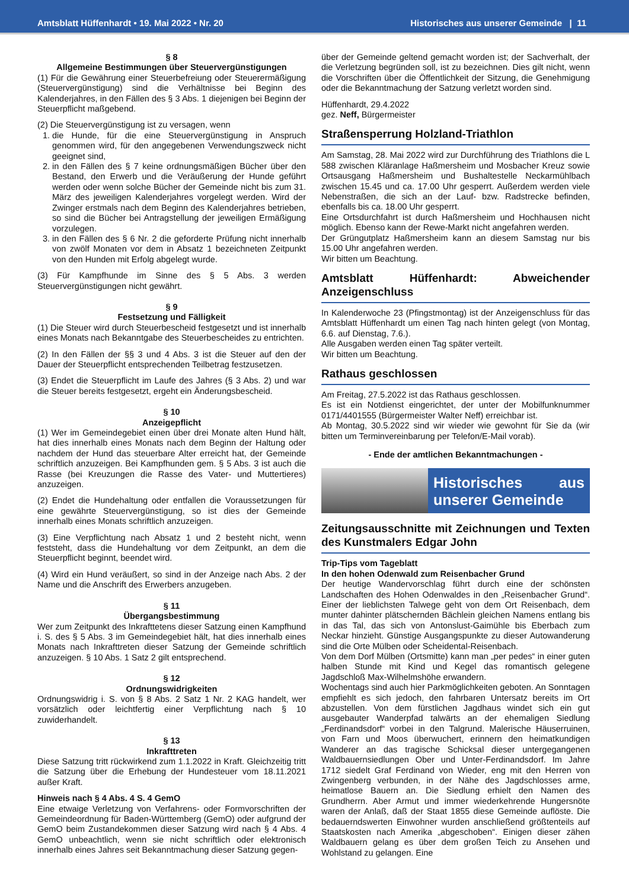Amtsblatt Hüffenhardt • 19. Mai 2022 • Nr. 20 Historisches aus unserer Gemeinde | 11
§ 8
Allgemeine Bestimmungen über Steuervergünstigungen
(1) Für die Gewährung einer Steuerbefreiung oder Steuerermäßigung (Steuervergünstigung) sind die Verhältnisse bei Beginn des Kalenderjahres, in den Fällen des § 3 Abs. 1 diejenigen bei Beginn der Steuerpflicht maßgebend.
(2) Die Steuervergünstigung ist zu versagen, wenn
1. die Hunde, für die eine Steuervergünstigung in Anspruch genommen wird, für den angegebenen Verwendungszweck nicht geeignet sind,
2. in den Fällen des § 7 keine ordnungsmäßigen Bücher über den Bestand, den Erwerb und die Veräußerung der Hunde geführt werden oder wenn solche Bücher der Gemeinde nicht bis zum 31. März des jeweiligen Kalenderjahres vorgelegt werden. Wird der Zwinger erstmals nach dem Beginn des Kalenderjahres betrieben, so sind die Bücher bei Antragstellung der jeweiligen Ermäßigung vorzulegen.
3. in den Fällen des § 6 Nr. 2 die geforderte Prüfung nicht innerhalb von zwölf Monaten vor dem in Absatz 1 bezeichneten Zeitpunkt von den Hunden mit Erfolg abgelegt wurde.
(3) Für Kampfhunde im Sinne des § 5 Abs. 3 werden Steuervergünstigungen nicht gewährt.
§ 9
Festsetzung und Fälligkeit
(1) Die Steuer wird durch Steuerbescheid festgesetzt und ist innerhalb eines Monats nach Bekanntgabe des Steuerbescheides zu entrichten.
(2) In den Fällen der §§ 3 und 4 Abs. 3 ist die Steuer auf den der Dauer der Steuerpflicht entsprechenden Teilbetrag festzusetzen.
(3) Endet die Steuerpflicht im Laufe des Jahres (§ 3 Abs. 2) und war die Steuer bereits festgesetzt, ergeht ein Änderungsbescheid.
§ 10
Anzeigepflicht
(1) Wer im Gemeindegebiet einen über drei Monate alten Hund hält, hat dies innerhalb eines Monats nach dem Beginn der Haltung oder nachdem der Hund das steuerbare Alter erreicht hat, der Gemeinde schriftlich anzuzeigen. Bei Kampfhunden gem. § 5 Abs. 3 ist auch die Rasse (bei Kreuzungen die Rasse des Vater- und Muttertieres) anzuzeigen.
(2) Endet die Hundehaltung oder entfallen die Voraussetzungen für eine gewährte Steuervergünstigung, so ist dies der Gemeinde innerhalb eines Monats schriftlich anzuzeigen.
(3) Eine Verpflichtung nach Absatz 1 und 2 besteht nicht, wenn feststeht, dass die Hundehaltung vor dem Zeitpunkt, an dem die Steuerpflicht beginnt, beendet wird.
(4) Wird ein Hund veräußert, so sind in der Anzeige nach Abs. 2 der Name und die Anschrift des Erwerbers anzugeben.
§ 11
Übergangsbestimmung
Wer zum Zeitpunkt des Inkrafttetens dieser Satzung einen Kampfhund i. S. des § 5 Abs. 3 im Gemeindegebiet hält, hat dies innerhalb eines Monats nach Inkrafttreten dieser Satzung der Gemeinde schriftlich anzuzeigen. § 10 Abs. 1 Satz 2 gilt entsprechend.
§ 12
Ordnungswidrigkeiten
Ordnungswidrig i. S. von § 8 Abs. 2 Satz 1 Nr. 2 KAG handelt, wer vorsätzlich oder leichtfertig einer Verpflichtung nach § 10 zuwiderhandelt.
§ 13
Inkrafttreten
Diese Satzung tritt rückwirkend zum 1.1.2022 in Kraft. Gleichzeitig tritt die Satzung über die Erhebung der Hundesteuer vom 18.11.2021 außer Kraft.
Hinweis nach § 4 Abs. 4 S. 4 GemO
Eine etwaige Verletzung von Verfahrens- oder Formvorschriften der Gemeindeordnung für Baden-Württemberg (GemO) oder aufgrund der GemO beim Zustandekommen dieser Satzung wird nach § 4 Abs. 4 GemO unbeachtlich, wenn sie nicht schriftlich oder elektronisch innerhalb eines Jahres seit Bekanntmachung dieser Satzung gegen-
über der Gemeinde geltend gemacht worden ist; der Sachverhalt, der die Verletzung begründen soll, ist zu bezeichnen. Dies gilt nicht, wenn die Vorschriften über die Öffentlichkeit der Sitzung, die Genehmigung oder die Bekanntmachung der Satzung verletzt worden sind.
Hüffenhardt, 29.4.2022
gez. Neff, Bürgermeister
Straßensperrung Holzland-Triathlon
Am Samstag, 28. Mai 2022 wird zur Durchführung des Triathlons die L 588 zwischen Kläranlage Haßmersheim und Mosbacher Kreuz sowie Ortsausgang Haßmersheim und Bushaltestelle Neckarmühlbach zwischen 15.45 und ca. 17.00 Uhr gesperrt. Außerdem werden viele Nebenstraßen, die sich an der Lauf- bzw. Radstrecke befinden, ebenfalls bis ca. 18.00 Uhr gesperrt.
Eine Ortsdurchfahrt ist durch Haßmersheim und Hochhausen nicht möglich. Ebenso kann der Rewe-Markt nicht angefahren werden.
Der Grüngutplatz Haßmersheim kann an diesem Samstag nur bis 15.00 Uhr angefahren werden.
Wir bitten um Beachtung.
Amtsblatt Hüffenhardt: Abweichender Anzeigenschluss
In Kalenderwoche 23 (Pfingstmontag) ist der Anzeigenschluss für das Amtsblatt Hüffenhardt um einen Tag nach hinten gelegt (von Montag, 6.6. auf Dienstag, 7.6.).
Alle Ausgaben werden einen Tag später verteilt.
Wir bitten um Beachtung.
Rathaus geschlossen
Am Freitag, 27.5.2022 ist das Rathaus geschlossen.
Es ist ein Notdienst eingerichtet, der unter der Mobilfunknummer 0171/4401555 (Bürgermeister Walter Neff) erreichbar ist.
Ab Montag, 30.5.2022 sind wir wieder wie gewohnt für Sie da (wir bitten um Terminvereinbarung per Telefon/E-Mail vorab).
- Ende der amtlichen Bekanntmachungen -
Historisches aus unserer Gemeinde
Zeitungsausschnitte mit Zeichnungen und Texten des Kunstmalers Edgar John
Trip-Tips vom Tageblatt
In den hohen Odenwald zum Reisenbacher Grund
Der heutige Wandervorschlag führt durch eine der schönsten Landschaften des Hohen Odenwaldes in den „Reisenbacher Grund“. Einer der lieblichsten Talwege geht von dem Ort Reisenbach, dem munter dahinter plätschernden Bächlein gleichen Namens entlang bis in das Tal, das sich von Antonslust-Gaimühle bis Eberbach zum Neckar hinzieht. Günstige Ausgangspunkte zu dieser Autowanderung sind die Orte Mülben oder Scheidental-Reisenbach.
Von dem Dorf Mülben (Ortsmitte) kann man „per pedes“ in einer guten halben Stunde mit Kind und Kegel das romantisch gelegene Jagdschloß Max-Wilhelmshöhe erwandern.
Wochentags sind auch hier Parkmöglichkeiten geboten. An Sonntagen empfiehlt es sich jedoch, den fahrbaren Untersatz bereits im Ort abzustellen. Von dem fürstlichen Jagdhaus windet sich ein gut ausgebauter Wanderpfad talwärts an der ehemaligen Siedlung „Ferdinandsdorf“ vorbei in den Talgrund. Malerische Häuserruinen, von Farn und Moos überwuchert, erinnern den heimatkundigen Wanderer an das tragische Schicksal dieser untergegangenen Waldbauernsiedlungen Ober und Unter-Ferdinandsdorf. Im Jahre 1712 siedelt Graf Ferdinand von Wieder, eng mit den Herren von Zwingenberg verbunden, in der Nähe des Jagdschlosses arme, heimatlose Bauern an. Die Siedlung erhielt den Namen des Grundherrn. Aber Armut und immer wiederkehrende Hungersnöte waren der Anlaß, daß der Staat 1855 diese Gemeinde auflöste. Die bedauerndswerten Einwohner wurden anschließend größtenteils auf Staatskosten nach Amerika „abgeschoben“. Einigen dieser zähen Waldbauern gelang es über dem großen Teich zu Ansehen und Wohlstand zu gelangen. Eine